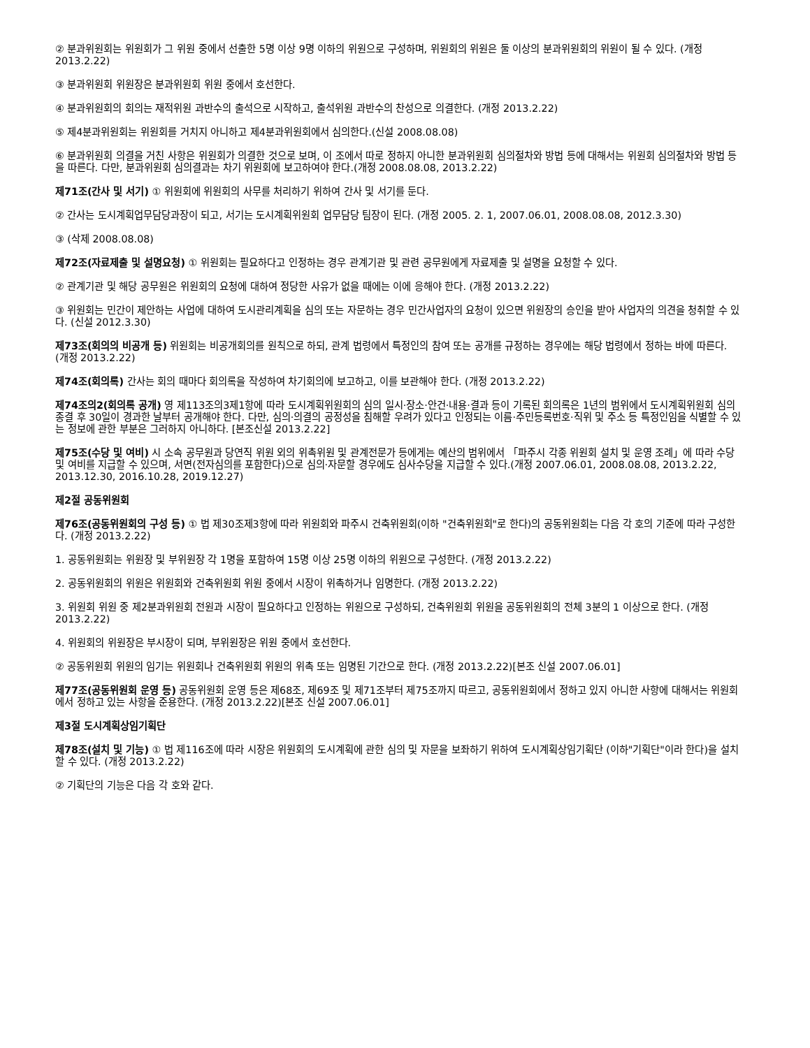② 분과위원회는 위원회가 그 위원 중에서 선출한 5명 이상 9명 이하의 위원으로 구성하며, 위원회의 위원은 둘 이상의 분과위원회의 위원이 될 수 있다. (개정 2013.2.22)
③ 분과위원회 위원장은 분과위원회 위원 중에서 호선한다.
④ 분과위원회의 회의는 재적위원 과반수의 출석으로 시작하고, 출석위원 과반수의 찬성으로 의결한다. (개정 2013.2.22)
⑤ 제4분과위원회는 위원회를 거치지 아니하고 제4분과위원회에서 심의한다.(신설 2008.08.08)
⑥ 분과위원회 의결을 거친 사항은 위원회가 의결한 것으로 보며, 이 조에서 따로 정하지 아니한 분과위원회 심의절차와 방법 등에 대해서는 위원회 심의절차와 방법 등을 따른다. 다만, 분과위원회 심의결과는 차기 위원회에 보고하여야 한다.(개정 2008.08.08, 2013.2.22)
제71조(간사 및 서기) ① 위원회에 위원회의 사무를 처리하기 위하여 간사 및 서기를 둔다.
② 간사는 도시계획업무담당과장이 되고, 서기는 도시계획위원회 업무담당 팀장이 된다. (개정 2005. 2. 1, 2007.06.01, 2008.08.08, 2012.3.30)
③ (삭제 2008.08.08)
제72조(자료제출 및 설명요청) ① 위원회는 필요하다고 인정하는 경우 관계기관 및 관련 공무원에게 자료제출 및 설명을 요청할 수 있다.
② 관계기관 및 해당 공무원은 위원회의 요청에 대하여 정당한 사유가 없을 때에는 이에 응해야 한다. (개정 2013.2.22)
③ 위원회는 민간이 제안하는 사업에 대하여 도시관리계획을 심의 또는 자문하는 경우 민간사업자의 요청이 있으면 위원장의 승인을 받아 사업자의 의견을 청취할 수 있다. (신설 2012.3.30)
제73조(회의의 비공개 등) 위원회는 비공개회의를 원칙으로 하되, 관계 법령에서 특정인의 참여 또는 공개를 규정하는 경우에는 해당 법령에서 정하는 바에 따른다. (개정 2013.2.22)
제74조(회의록) 간사는 회의 때마다 회의록을 작성하여 차기회의에 보고하고, 이를 보관해야 한다. (개정 2013.2.22)
제74조의2(회의록 공개) 영 제113조의3제1항에 따라 도시계획위원회의 심의 일시·장소·안건·내용·결과 등이 기록된 회의록은 1년의 범위에서 도시계획위원회 심의 종결 후 30일이 경과한 날부터 공개해야 한다. 다만, 심의·의결의 공정성을 침해할 우려가 있다고 인정되는 이름·주민등록번호·직위 및 주소 등 특정인임을 식별할 수 있는 정보에 관한 부분은 그러하지 아니하다. [본조신설 2013.2.22]
제75조(수당 및 여비) 시 소속 공무원과 당연직 위원 외의 위촉위원 및 관계전문가 등에게는 예산의 범위에서 「파주시 각종 위원회 설치 및 운영 조례」에 따라 수당 및 여비를 지급할 수 있으며, 서면(전자심의를 포함한다)으로 심의·자문할 경우에도 심사수당을 지급할 수 있다.(개정 2007.06.01, 2008.08.08, 2013.2.22, 2013.12.30, 2016.10.28, 2019.12.27)
제2절 공동위원회
제76조(공동위원회의 구성 등) ① 법 제30조제3항에 따라 위원회와 파주시 건축위원회(이하 "건축위원회"로 한다)의 공동위원회는 다음 각 호의 기준에 따라 구성한다. (개정 2013.2.22)
1. 공동위원회는 위원장 및 부위원장 각 1명을 포함하여 15명 이상 25명 이하의 위원으로 구성한다. (개정 2013.2.22)
2. 공동위원회의 위원은 위원회와 건축위원회 위원 중에서 시장이 위촉하거나 임명한다. (개정 2013.2.22)
3. 위원회 위원 중 제2분과위원회 전원과 시장이 필요하다고 인정하는 위원으로 구성하되, 건축위원회 위원을 공동위원회의 전체 3분의 1 이상으로 한다. (개정 2013.2.22)
4. 위원회의 위원장은 부시장이 되며, 부위원장은 위원 중에서 호선한다.
② 공동위원회 위원의 임기는 위원회나 건축위원회 위원의 위촉 또는 임명된 기간으로 한다. (개정 2013.2.22)[본조 신설 2007.06.01]
제77조(공동위원회 운영 등) 공동위원회 운영 등은 제68조, 제69조 및 제71조부터 제75조까지 따르고, 공동위원회에서 정하고 있지 아니한 사항에 대해서는 위원회에서 정하고 있는 사항을 준용한다. (개정 2013.2.22)[본조 신설 2007.06.01]
제3절 도시계획상임기획단
제78조(설치 및 기능) ① 법 제116조에 따라 시장은 위원회의 도시계획에 관한 심의 및 자문을 보좌하기 위하여 도시계획상임기획단 (이하"기획단"이라 한다)을 설치할 수 있다. (개정 2013.2.22)
② 기획단의 기능은 다음 각 호와 같다.